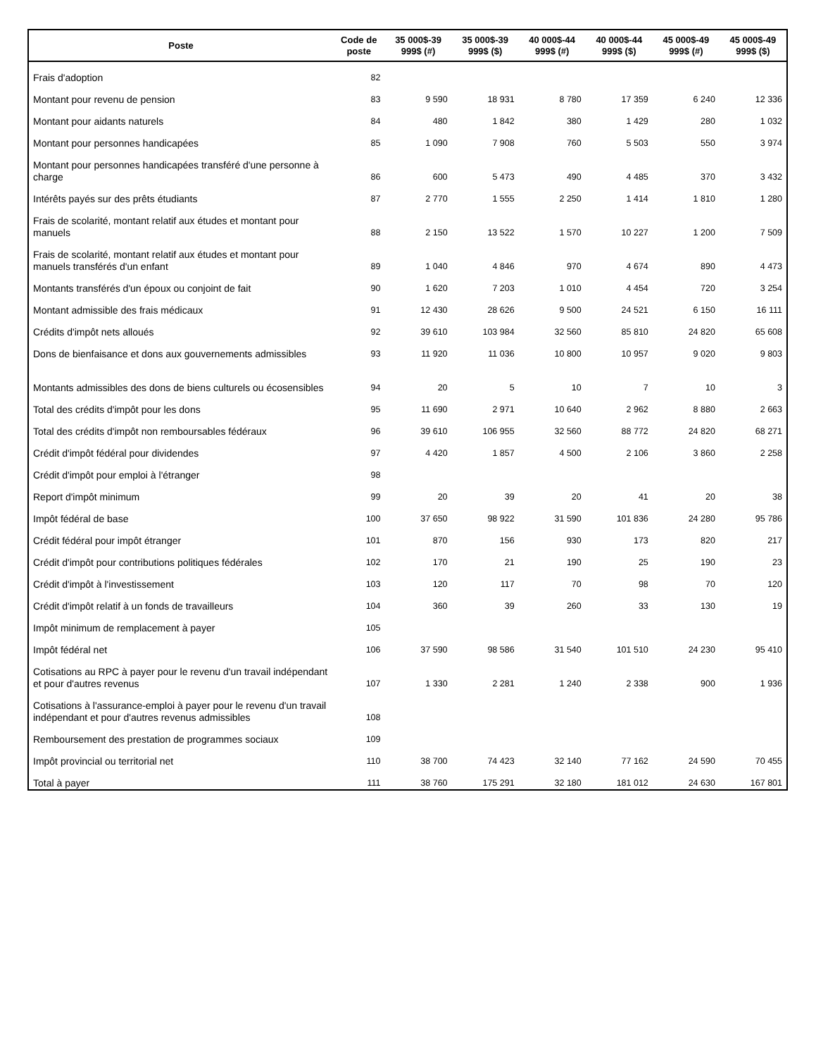| Poste | Code de poste | 35 000$-39 999$ (#) | 35 000$-39 999$ ($) | 40 000$-44 999$ (#) | 40 000$-44 999$ ($) | 45 000$-49 999$ (#) | 45 000$-49 999$ ($) |
| --- | --- | --- | --- | --- | --- | --- | --- |
| Frais d'adoption | 82 | | | | | | |
| Montant pour revenu de pension | 83 | 9 590 | 18 931 | 8 780 | 17 359 | 6 240 | 12 336 |
| Montant pour aidants naturels | 84 | 480 | 1 842 | 380 | 1 429 | 280 | 1 032 |
| Montant pour personnes handicapées | 85 | 1 090 | 7 908 | 760 | 5 503 | 550 | 3 974 |
| Montant pour personnes handicapées transféré d'une personne à charge | 86 | 600 | 5 473 | 490 | 4 485 | 370 | 3 432 |
| Intérêts payés sur des prêts étudiants | 87 | 2 770 | 1 555 | 2 250 | 1 414 | 1 810 | 1 280 |
| Frais de scolarité, montant relatif aux études et montant pour manuels | 88 | 2 150 | 13 522 | 1 570 | 10 227 | 1 200 | 7 509 |
| Frais de scolarité, montant relatif aux études et montant pour manuels transférés d'un enfant | 89 | 1 040 | 4 846 | 970 | 4 674 | 890 | 4 473 |
| Montants transférés d'un époux ou conjoint de fait | 90 | 1 620 | 7 203 | 1 010 | 4 454 | 720 | 3 254 |
| Montant admissible des frais médicaux | 91 | 12 430 | 28 626 | 9 500 | 24 521 | 6 150 | 16 111 |
| Crédits d'impôt nets alloués | 92 | 39 610 | 103 984 | 32 560 | 85 810 | 24 820 | 65 608 |
| Dons de bienfaisance et dons aux gouvernements admissibles | 93 | 11 920 | 11 036 | 10 800 | 10 957 | 9 020 | 9 803 |
| Montants admissibles des dons de biens culturels ou écosensibles | 94 | 20 | 5 | 10 | 7 | 10 | 3 |
| Total des crédits d'impôt pour les dons | 95 | 11 690 | 2 971 | 10 640 | 2 962 | 8 880 | 2 663 |
| Total des crédits d'impôt non remboursables fédéraux | 96 | 39 610 | 106 955 | 32 560 | 88 772 | 24 820 | 68 271 |
| Crédit d'impôt fédéral pour dividendes | 97 | 4 420 | 1 857 | 4 500 | 2 106 | 3 860 | 2 258 |
| Crédit d'impôt pour emploi à l'étranger | 98 | | | | | | |
| Report d'impôt minimum | 99 | 20 | 39 | 20 | 41 | 20 | 38 |
| Impôt fédéral de base | 100 | 37 650 | 98 922 | 31 590 | 101 836 | 24 280 | 95 786 |
| Crédit fédéral pour impôt étranger | 101 | 870 | 156 | 930 | 173 | 820 | 217 |
| Crédit d'impôt pour contributions politiques fédérales | 102 | 170 | 21 | 190 | 25 | 190 | 23 |
| Crédit d'impôt à l'investissement | 103 | 120 | 117 | 70 | 98 | 70 | 120 |
| Crédit d'impôt relatif à un fonds de travailleurs | 104 | 360 | 39 | 260 | 33 | 130 | 19 |
| Impôt minimum de remplacement à payer | 105 | | | | | | |
| Impôt fédéral net | 106 | 37 590 | 98 586 | 31 540 | 101 510 | 24 230 | 95 410 |
| Cotisations au RPC à payer pour le revenu d'un travail indépendant et pour d'autres revenus | 107 | 1 330 | 2 281 | 1 240 | 2 338 | 900 | 1 936 |
| Cotisations à l'assurance-emploi à payer pour le revenu d'un travail indépendant et pour d'autres revenus admissibles | 108 | | | | | | |
| Remboursement des prestation de programmes sociaux | 109 | | | | | | |
| Impôt provincial ou territorial net | 110 | 38 700 | 74 423 | 32 140 | 77 162 | 24 590 | 70 455 |
| Total à payer | 111 | 38 760 | 175 291 | 32 180 | 181 012 | 24 630 | 167 801 |